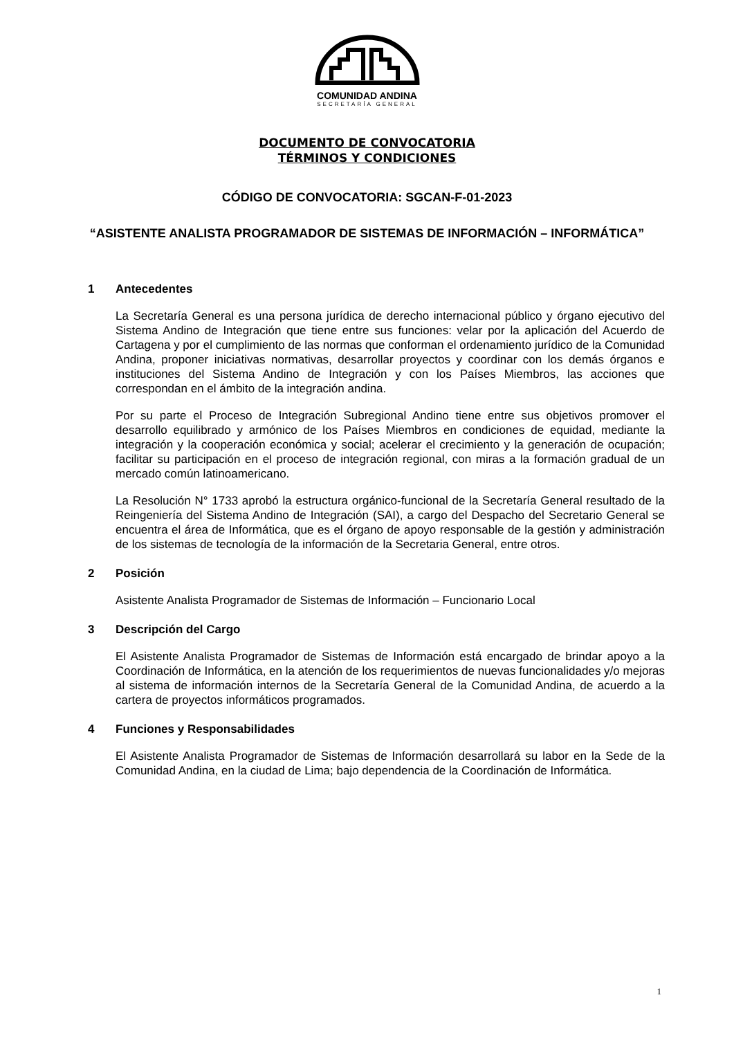COMUNIDAD ANDINA
SECRETARÍA GENERAL
DOCUMENTO DE CONVOCATORIA
TÉRMINOS Y CONDICIONES
CÓDIGO DE CONVOCATORIA: SGCAN-F-01-2023
“ASISTENTE ANALISTA PROGRAMADOR DE SISTEMAS DE INFORMACIÓN – INFORMÁTICA”
1 Antecedentes
La Secretaría General es una persona jurídica de derecho internacional público y órgano ejecutivo del Sistema Andino de Integración que tiene entre sus funciones: velar por la aplicación del Acuerdo de Cartagena y por el cumplimiento de las normas que conforman el ordenamiento jurídico de la Comunidad Andina, proponer iniciativas normativas, desarrollar proyectos y coordinar con los demás órganos e instituciones del Sistema Andino de Integración y con los Países Miembros, las acciones que correspondan en el ámbito de la integración andina.
Por su parte el Proceso de Integración Subregional Andino tiene entre sus objetivos promover el desarrollo equilibrado y armónico de los Países Miembros en condiciones de equidad, mediante la integración y la cooperación económica y social; acelerar el crecimiento y la generación de ocupación; facilitar su participación en el proceso de integración regional, con miras a la formación gradual de un mercado común latinoamericano.
La Resolución N° 1733 aprobó la estructura orgánico-funcional de la Secretaría General resultado de la Reingeniería del Sistema Andino de Integración (SAI), a cargo del Despacho del Secretario General se encuentra el área de Informática, que es el órgano de apoyo responsable de la gestión y administración de los sistemas de tecnología de la información de la Secretaria General, entre otros.
2 Posición
Asistente Analista Programador de Sistemas de Información – Funcionario Local
3 Descripción del Cargo
El Asistente Analista Programador de Sistemas de Información está encargado de brindar apoyo a la Coordinación de Informática, en la atención de los requerimientos de nuevas funcionalidades y/o mejoras al sistema de información internos de la Secretaría General de la Comunidad Andina, de acuerdo a la cartera de proyectos informáticos programados.
4 Funciones y Responsabilidades
El Asistente Analista Programador de Sistemas de Información desarrollará su labor en la Sede de la Comunidad Andina, en la ciudad de Lima; bajo dependencia de la Coordinación de Informática.
1